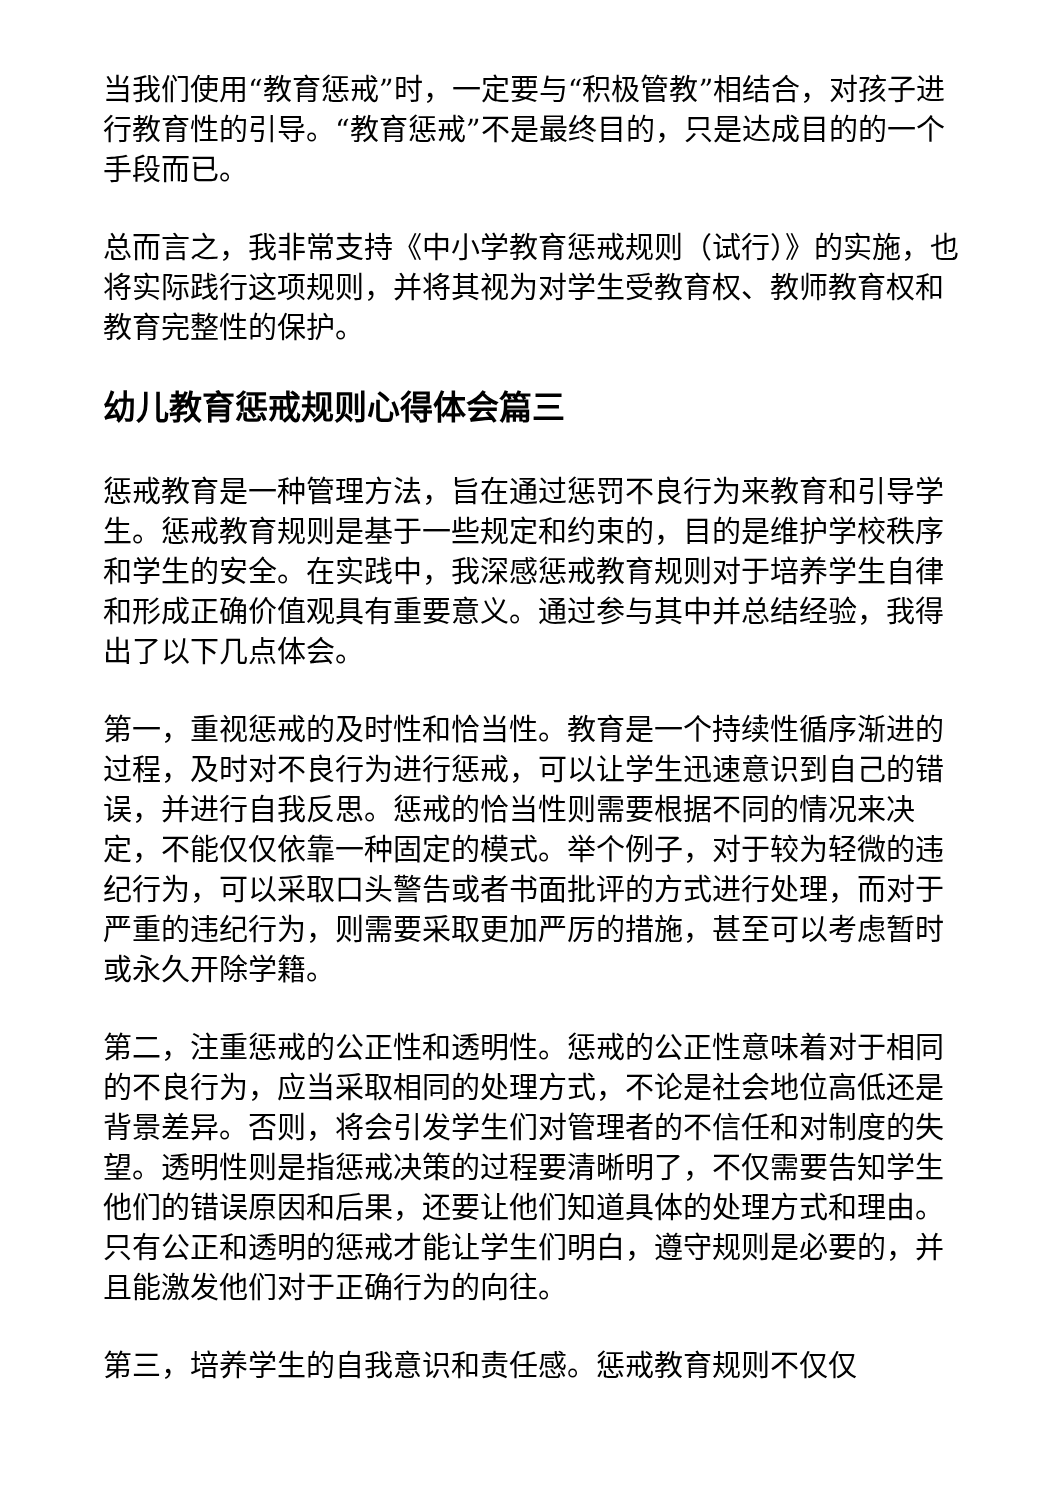当我们使用“教育惩戒”时，一定要与“积极管教”相结合，对孩子进行教育性的引导。“教育惩戒”不是最终目的，只是达成目的的一个手段而已。
总而言之，我非常支持《中小学教育惩戒规则（试行）》的实施，也将实际践行这项规则，并将其视为对学生受教育权、教师教育权和教育完整性的保护。
幼儿教育惩戒规则心得体会篇三
惩戒教育是一种管理方法，旨在通过惩罚不良行为来教育和引导学生。惩戒教育规则是基于一些规定和约束的，目的是维护学校秩序和学生的安全。在实践中，我深感惩戒教育规则对于培养学生自律和形成正确价值观具有重要意义。通过参与其中并总结经验，我得出了以下几点体会。
第一，重视惩戒的及时性和恰当性。教育是一个持续性循序渐进的过程，及时对不良行为进行惩戒，可以让学生迅速意识到自己的错误，并进行自我反思。惩戒的恰当性则需要根据不同的情况来决定，不能仅仅依靠一种固定的模式。举个例子，对于较为轻微的违纪行为，可以采取口头警告或者书面批评的方式进行处理，而对于严重的违纪行为，则需要采取更加严厉的措施，甚至可以考虑暂时或永久开除学籍。
第二，注重惩戒的公正性和透明性。惩戒的公正性意味着对于相同的不良行为，应当采取相同的处理方式，不论是社会地位高低还是背景差异。否则，将会引发学生们对管理者的不信任和对制度的失望。透明性则是指惩戒决策的过程要清晰明了，不仅需要告知学生他们的错误原因和后果，还要让他们知道具体的处理方式和理由。只有公正和透明的惩戒才能让学生们明白，遵守规则是必要的，并且能激发他们对于正确行为的向往。
第三，培养学生的自我意识和责任感。惩戒教育规则不仅仅